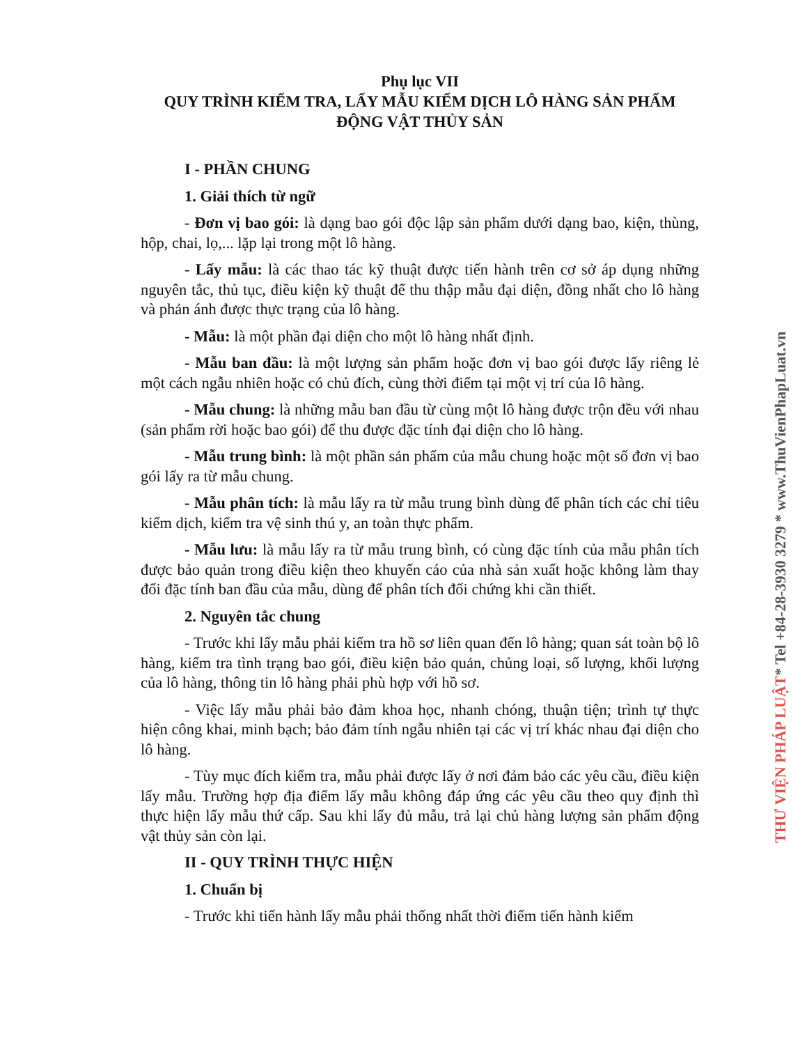Phụ lục VII
QUY TRÌNH KIỂM TRA, LẤY MẪU KIỂM DỊCH LÔ HÀNG SẢN PHẨM ĐỘNG VẬT THỦY SẢN
I - PHẦN CHUNG
1. Giải thích từ ngữ
- Đơn vị bao gói: là dạng bao gói độc lập sản phẩm dưới dạng bao, kiện, thùng, hộp, chai, lọ,... lặp lại trong một lô hàng.
- Lấy mẫu: là các thao tác kỹ thuật được tiến hành trên cơ sở áp dụng những nguyên tắc, thủ tục, điều kiện kỹ thuật để thu thập mẫu đại diện, đồng nhất cho lô hàng và phản ánh được thực trạng của lô hàng.
- Mẫu: là một phần đại diện cho một lô hàng nhất định.
- Mẫu ban đầu: là một lượng sản phẩm hoặc đơn vị bao gói được lấy riêng lẻ một cách ngẫu nhiên hoặc có chủ đích, cùng thời điểm tại một vị trí của lô hàng.
- Mẫu chung: là những mẫu ban đầu từ cùng một lô hàng được trộn đều với nhau (sản phẩm rời hoặc bao gói) để thu được đặc tính đại diện cho lô hàng.
- Mẫu trung bình: là một phần sản phẩm của mẫu chung hoặc một số đơn vị bao gói lấy ra từ mẫu chung.
- Mẫu phân tích: là mẫu lấy ra từ mẫu trung bình dùng để phân tích các chỉ tiêu kiểm dịch, kiểm tra vệ sinh thú y, an toàn thực phẩm.
- Mẫu lưu: là mẫu lấy ra từ mẫu trung bình, có cùng đặc tính của mẫu phân tích được bảo quản trong điều kiện theo khuyến cáo của nhà sản xuất hoặc không làm thay đổi đặc tính ban đầu của mẫu, dùng để phân tích đối chứng khi cần thiết.
2. Nguyên tắc chung
- Trước khi lấy mẫu phải kiểm tra hồ sơ liên quan đến lô hàng; quan sát toàn bộ lô hàng, kiểm tra tình trạng bao gói, điều kiện bảo quản, chủng loại, số lượng, khối lượng của lô hàng, thông tin lô hàng phải phù hợp với hồ sơ.
- Việc lấy mẫu phải bảo đảm khoa học, nhanh chóng, thuận tiện; trình tự thực hiện công khai, minh bạch; bảo đảm tính ngẫu nhiên tại các vị trí khác nhau đại diện cho lô hàng.
- Tùy mục đích kiểm tra, mẫu phải được lấy ở nơi đảm bảo các yêu cầu, điều kiện lấy mẫu. Trường hợp địa điểm lấy mẫu không đáp ứng các yêu cầu theo quy định thì thực hiện lấy mẫu thứ cấp. Sau khi lấy đủ mẫu, trả lại chủ hàng lượng sản phẩm động vật thủy sản còn lại.
II - QUY TRÌNH THỰC HIỆN
1. Chuẩn bị
- Trước khi tiến hành lấy mẫu phải thống nhất thời điểm tiến hành kiểm
THƯ VIỆN PHÁP LUẬT* Tel +84-28-3930 3279 * www.ThuVienPhapLuat.vn